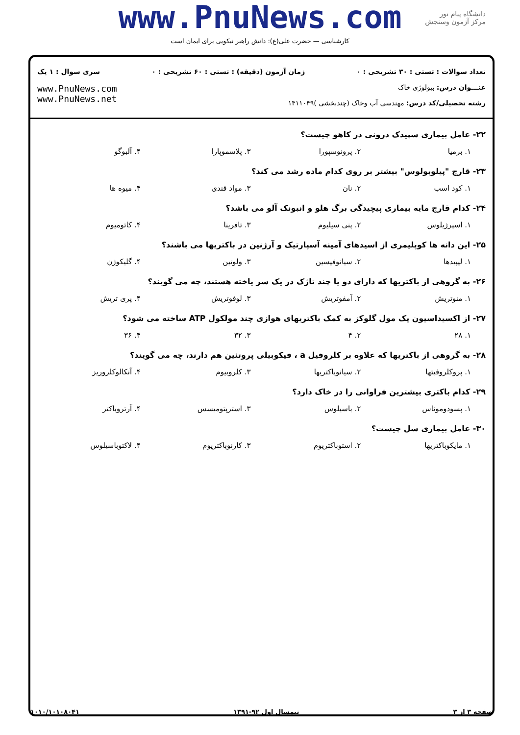www.PnuNews.com
کارشناسی — حضرت علی(ع): دانش راهبر نیکویی برای ایمان است
دانشگاه پیام نور
مرکز آزمون وسنجش
تعداد سوالات : تستی : ۳۰ تشریحی : ۰ زمان آزمون (دقیقه) : تستی : ۶۰ تشریحی : ۰ سری سوال : ۱ یک
عنـــوان درس: بیولوژی خاک
رشته تحصیلی/کد درس: مهندسی آب وخاک (چندبخشی )۱۴۱۱۰۴۹
www.PnuNews.com
www.PnuNews.net
۲۲- عامل بیماری سپیدک درونی در کاهو چیست؟
۱. برمیا ۲. پرونوسپورا ۳. پلاسموپارا ۴. آلبوگو
۲۳- قارچ "پیلوبولوس" بیشتر بر روی کدام ماده رشد می کند؟
۱. کود اسب ۲. نان ۳. مواد قندی ۴. میوه ها
۲۴- کدام قارچ مایه بیماری پیچیدگی برگ هلو و انبونک آلو می باشد؟
۱. اسپرژیلوس ۲. پنی سیلیوم ۳. تافرینا ۴. کاتومیوم
۲۵- این دانه ها کوپلیمری از اسیدهای آمینه آسپارتیک و آرژنین در باکتریها می باشند؟
۱. لیپیدها ۲. سیانوفیسین ۳. ولوتین ۴. گلیکوژن
۲۶- به گروهی از باکتریها که دارای دو یا چند تاژک در یک سر یاخته هستند، چه می گویند؟
۱. منوتریش ۲. آمفوتریش ۳. لوفوتریش ۴. پری تریش
۲۷- از اکسیداسیون یک مول گلوکز به کمک باکتریهای هوازی چند مولکول ATP ساخته می شود؟
۱. ۲۸ ۲. ۴ ۳. ۳۲ ۴. ۳۶
۲۸- به گروهی از باکتریها که علاوه بر کلروفیل a ، فیکوبیلی پروتئین هم دارند، چه می گویند؟
۱. پروکلروفیتها ۲. سیانوباکتریها ۳. کلروبیوم ۴. آنکالوکلروریز
۲۹- کدام باکتری بیشترین فراوانی را در خاک دارد؟
۱. پسودوموناس ۲. باسیلوس ۳. استرپتومیسس ۴. آرتروباکتر
۳۰- عامل بیماری سل چیست؟
۱. مایکوباکتریها ۲. استوباکتریوم ۳. کارنوباکتریوم ۴. لاکتوباسیلوس
صفحه ۳ از ۳ نیمسال اول ۹۲-۱۳۹۱ ۱۰۱۰/۱۰۱۰۸۰۴۱